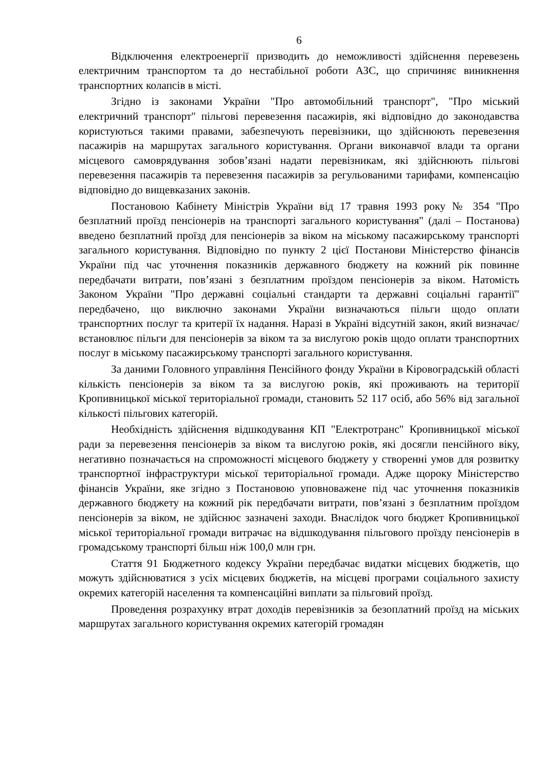6
Відключення електроенергії призводить до неможливості здійснення перевезень електричним транспортом та до нестабільної роботи АЗС, що спричиняє виникнення транспортних колапсів в місті.
Згідно із законами України "Про автомобільний транспорт", "Про міський електричний транспорт" пільгові перевезення пасажирів, які відповідно до законодавства користуються такими правами, забезпечують перевізники, що здійснюють перевезення пасажирів на маршрутах загального користування. Органи виконавчої влади та органи місцевого самоврядування зобов’язані надати перевізникам, які здійснюють пільгові перевезення пасажирів та перевезення пасажирів за регульованими тарифами, компенсацію відповідно до вищевказаних законів.
Постановою Кабінету Міністрів України від 17 травня 1993 року № 354 "Про безплатний проїзд пенсіонерів на транспорті загального користування" (далі – Постанова) введено безплатний проїзд для пенсіонерів за віком на міському пасажирському транспорті загального користування. Відповідно по пункту 2 цієї Постанови Міністерство фінансів України під час уточнення показників державного бюджету на кожний рік повинне передбачати витрати, пов’язані з безплатним проїздом пенсіонерів за віком. Натомість Законом України "Про державні соціальні стандарти та державні соціальні гарантії" передбачено, що виключно законами України визначаються пільги щодо оплати транспортних послуг та критерії їх надання. Наразі в Україні відсутній закон, який визначає/встановлює пільги для пенсіонерів за віком та за вислугою років щодо оплати транспортних послуг в міському пасажирському транспорті загального користування.
За даними Головного управління Пенсійного фонду України в Кіровоградській області кількість пенсіонерів за віком та за вислугою років, які проживають на території Кропивницької міської територіальної громади, становить 52 117 осіб, або 56% від загальної кількості пільгових категорій.
Необхідність здійснення відшкодування КП "Електротранс" Кропивницької міської ради за перевезення пенсіонерів за віком та вислугою років, які досягли пенсійного віку, негативно позначається на спроможності місцевого бюджету у створенні умов для розвитку транспортної інфраструктури міської територіальної громади. Адже щороку Міністерство фінансів України, яке згідно з Постановою уповноважене під час уточнення показників державного бюджету на кожний рік передбачати витрати, пов’язані з безплатним проїздом пенсіонерів за віком, не здійснює зазначені заходи. Внаслідок чого бюджет Кропивницької міської територіальної громади витрачає на відшкодування пільгового проїзду пенсіонерів в громадському транспорті більш ніж 100,0 млн грн.
Стаття 91 Бюджетного кодексу України передбачає видатки місцевих бюджетів, що можуть здійснюватися з усіх місцевих бюджетів, на місцеві програми соціального захисту окремих категорій населення та компенсаційні виплати за пільговий проїзд.
Проведення розрахунку втрат доходів перевізників за безоплатний проїзд на міських маршрутах загального користування окремих категорій громадян